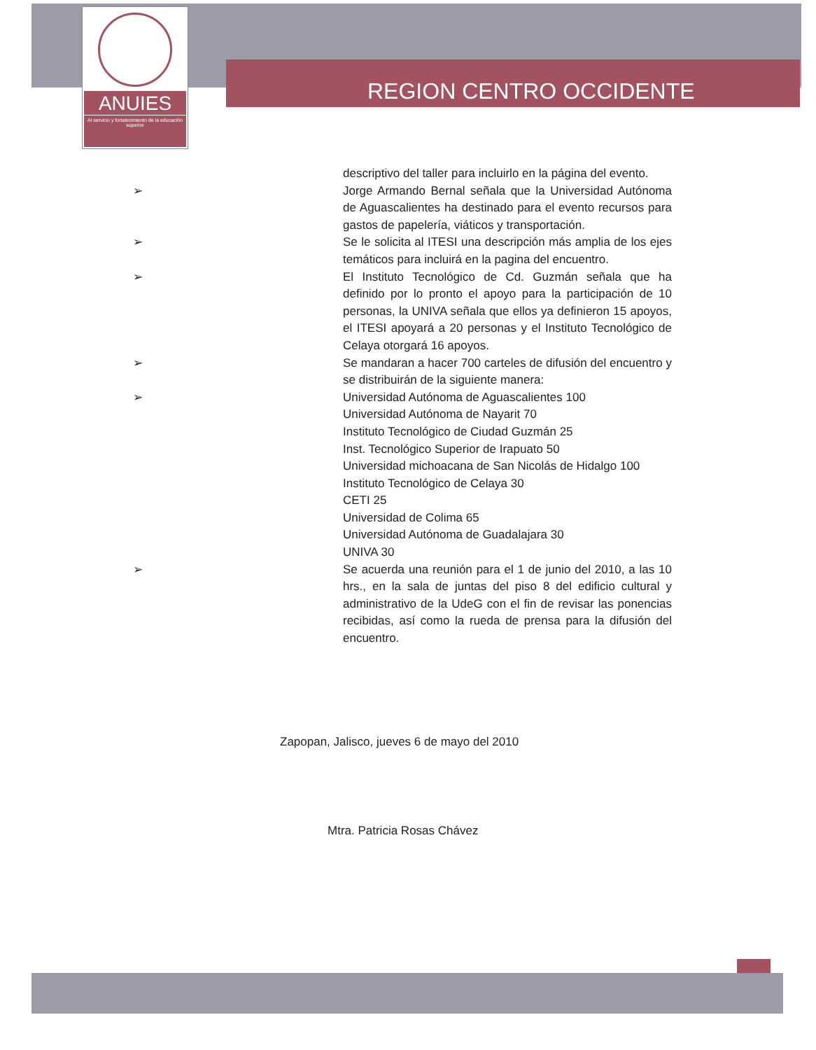ANUIES
Al servicio y fortalecimiento de la educación superior
REGION CENTRO OCCIDENTE
descriptivo del taller para incluirlo en la página del evento.
➢ Jorge Armando Bernal señala que la Universidad Autónoma de Aguascalientes ha destinado para el evento recursos para gastos de papelería, viáticos y transportación.
➢ Se le solicita al ITESI una descripción más amplia de los ejes temáticos para incluirá en la pagina del encuentro.
➢ El Instituto Tecnológico de Cd. Guzmán señala que ha definido por lo pronto el apoyo para la participación de 10 personas, la UNIVA señala que ellos ya definieron 15 apoyos, el ITESI apoyará a 20 personas y el Instituto Tecnológico de Celaya otorgará 16 apoyos.
➢ Se mandaran a hacer 700 carteles de difusión del encuentro y se distribuirán de la siguiente manera:
➢ Universidad Autónoma de Aguascalientes 100
Universidad Autónoma de Nayarit 70
Instituto Tecnológico de Ciudad Guzmán 25
Inst. Tecnológico Superior de Irapuato 50
Universidad michoacana de San Nicolás de Hidalgo 100
Instituto Tecnológico de Celaya 30
CETI 25
Universidad de Colima 65
Universidad Autónoma de Guadalajara 30
UNIVA 30
➢ Se acuerda una reunión para el 1 de junio del 2010, a las 10 hrs., en la sala de juntas del piso 8 del edificio cultural y administrativo de la UdeG con el fin de revisar las ponencias recibidas, así como la rueda de prensa para la difusión del encuentro.
Zapopan, Jalisco, jueves 6 de mayo del 2010
Mtra. Patricia Rosas Chávez